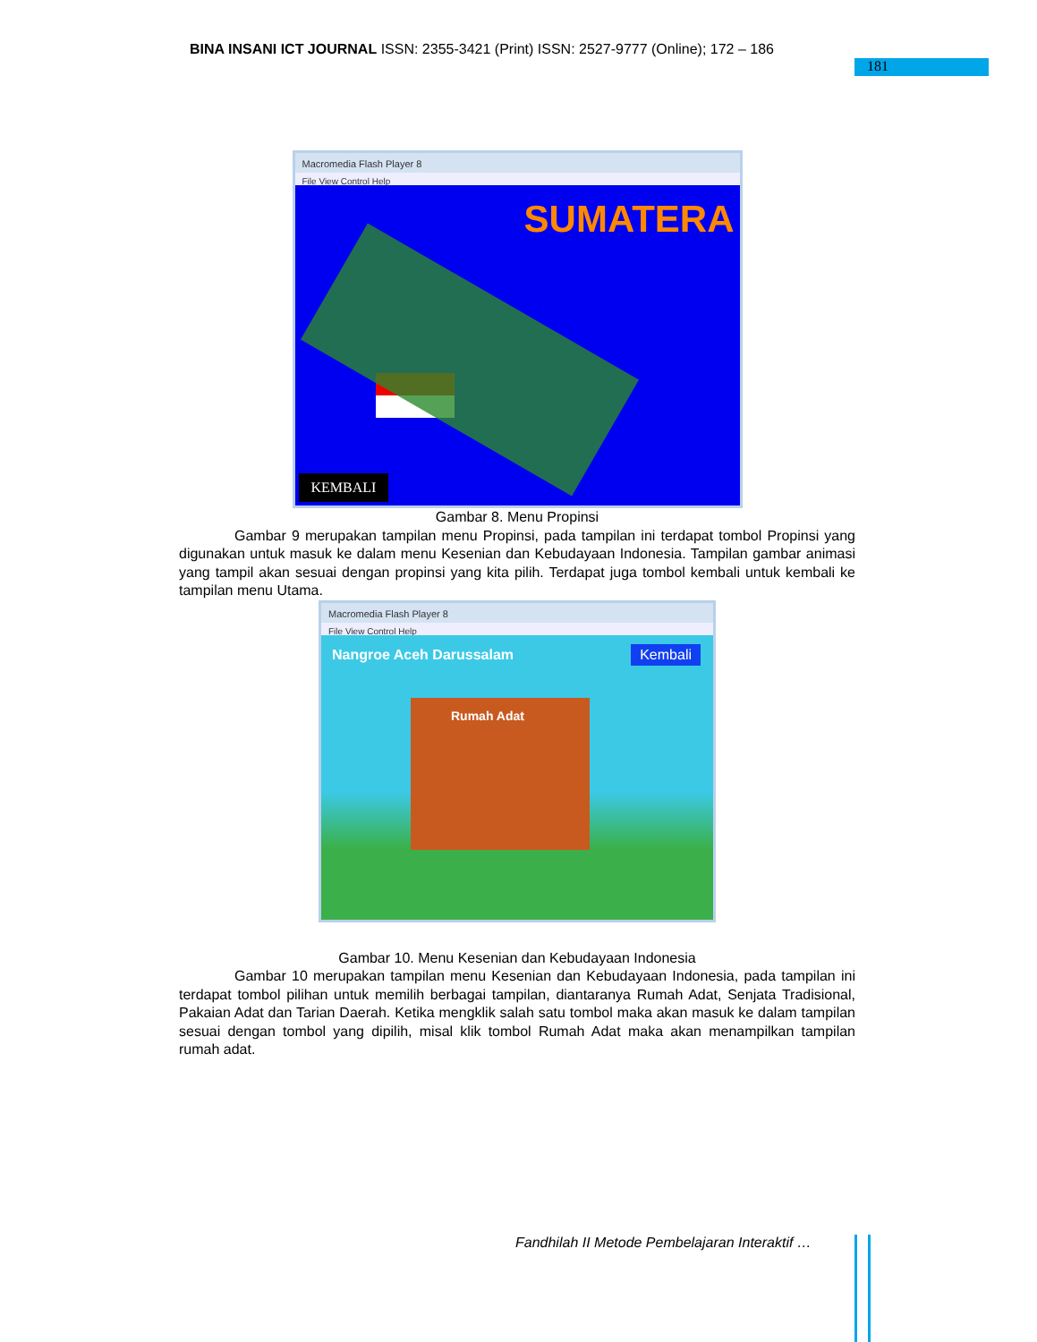BINA INSANI ICT JOURNAL ISSN: 2355-3421 (Print) ISSN: 2527-9777 (Online); 172 – 186
181
Macromedia Flash Player 8
File View Control Help
SUMATERA
KEMBALI
Gambar 8. Menu Propinsi
Gambar 9 merupakan tampilan menu Propinsi, pada tampilan ini terdapat tombol Propinsi yang digunakan untuk masuk ke dalam menu Kesenian dan Kebudayaan Indonesia. Tampilan gambar animasi yang tampil akan sesuai dengan propinsi yang kita pilih. Terdapat juga tombol kembali untuk kembali ke tampilan menu Utama.
Macromedia Flash Player 8
File View Control Help
Nangroe Aceh Darussalam Kembali
Rumah Adat
Gambar 10. Menu Kesenian dan Kebudayaan Indonesia
Gambar 10 merupakan tampilan menu Kesenian dan Kebudayaan Indonesia, pada tampilan ini terdapat tombol pilihan untuk memilih berbagai tampilan, diantaranya Rumah Adat, Senjata Tradisional, Pakaian Adat dan Tarian Daerah. Ketika mengklik salah satu tombol maka akan masuk ke dalam tampilan sesuai dengan tombol yang dipilih, misal klik tombol Rumah Adat maka akan menampilkan tampilan rumah adat.
Fandhilah II Metode Pembelajaran Interaktif …